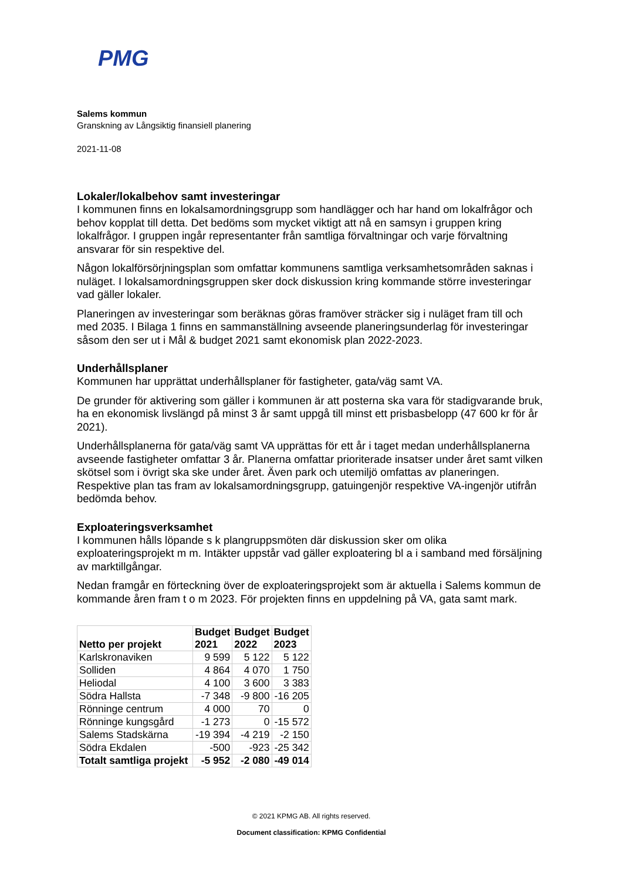PMG
Salems kommun
Granskning av Långsiktig finansiell planering
2021-11-08
Lokaler/lokalbehov samt investeringar
I kommunen finns en lokalsamordningsgrupp som handlägger och har hand om lokalfrågor och behov kopplat till detta. Det bedöms som mycket viktigt att nå en samsyn i gruppen kring lokalfrågor. I gruppen ingår representanter från samtliga förvaltningar och varje förvaltning ansvarar för sin respektive del.
Någon lokalförsörjningsplan som omfattar kommunens samtliga verksamhetsområden saknas i nuläget. I lokalsamordningsgruppen sker dock diskussion kring kommande större investeringar vad gäller lokaler.
Planeringen av investeringar som beräknas göras framöver sträcker sig i nuläget fram till och med 2035. I Bilaga 1 finns en sammanställning avseende planeringsunderlag för investeringar såsom den ser ut i Mål & budget 2021 samt ekonomisk plan 2022-2023.
Underhållsplaner
Kommunen har upprättat underhållsplaner för fastigheter, gata/väg samt VA.
De grunder för aktivering som gäller i kommunen är att posterna ska vara för stadigvarande bruk, ha en ekonomisk livslängd på minst 3 år samt uppgå till minst ett prisbasbelopp (47 600 kr för år 2021).
Underhållsplanerna för gata/väg samt VA upprättas för ett år i taget medan underhållsplanerna avseende fastigheter omfattar 3 år. Planerna omfattar prioriterade insatser under året samt vilken skötsel som i övrigt ska ske under året. Även park och utemiljö omfattas av planeringen. Respektive plan tas fram av lokalsamordningsgrupp, gatuingenjör respektive VA-ingenjör utifrån bedömda behov.
Exploateringsverksamhet
I kommunen hålls löpande s k plangruppsmöten där diskussion sker om olika exploateringsprojekt m m. Intäkter uppstår vad gäller exploatering bl a i samband med försäljning av marktillgångar.
Nedan framgår en förteckning över de exploateringsprojekt som är aktuella i Salems kommun de kommande åren fram t o m 2023. För projekten finns en uppdelning på VA, gata samt mark.
| Netto per projekt | Budget 2021 | Budget 2022 | Budget 2023 |
| --- | --- | --- | --- |
| Karlskronaviken | 9 599 | 5 122 | 5 122 |
| Solliden | 4 864 | 4 070 | 1 750 |
| Heliodal | 4 100 | 3 600 | 3 383 |
| Södra Hallsta | -7 348 | -9 800 | -16 205 |
| Rönninge centrum | 4 000 | 70 | 0 |
| Rönninge kungsgård | -1 273 | 0 | -15 572 |
| Salems Stadskärna | -19 394 | -4 219 | -2 150 |
| Södra Ekdalen | -500 | -923 | -25 342 |
| Totalt samtliga projekt | -5 952 | -2 080 | -49 014 |
© 2021 KPMG AB. All rights reserved.
Document classification: KPMG Confidential